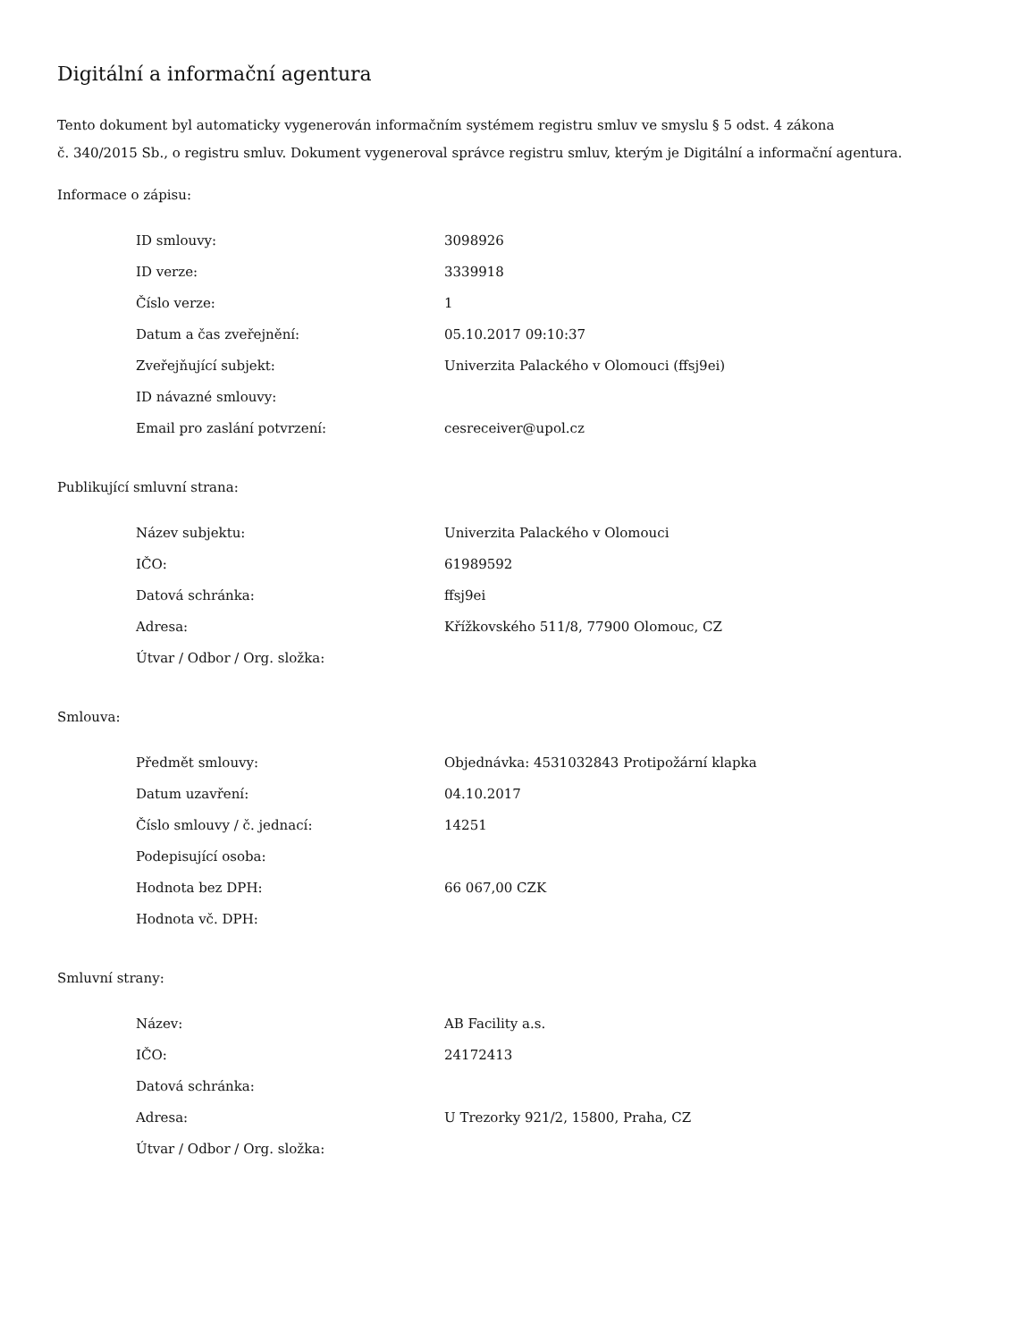Digitální a informační agentura
Tento dokument byl automaticky vygenerován informačním systémem registru smluv ve smyslu § 5 odst. 4 zákona
č. 340/2015 Sb., o registru smluv. Dokument vygeneroval správce registru smluv, kterým je Digitální a informační agentura.
Informace o zápisu:
| ID smlouvy: | 3098926 |
| ID verze: | 3339918 |
| Číslo verze: | 1 |
| Datum a čas zveřejnění: | 05.10.2017 09:10:37 |
| Zveřejňující subjekt: | Univerzita Palackého v Olomouci (ffsj9ei) |
| ID návazné smlouvy: | |
| Email pro zaslání potvrzení: | cesreceiver@upol.cz |
Publikující smluvní strana:
| Název subjektu: | Univerzita Palackého v Olomouci |
| IČO: | 61989592 |
| Datová schránka: | ffsj9ei |
| Adresa: | Křížkovského 511/8, 77900 Olomouc, CZ |
| Útvar / Odbor / Org. složka: | |
Smlouva:
| Předmět smlouvy: | Objednávka: 4531032843 Protipožární klapka |
| Datum uzavření: | 04.10.2017 |
| Číslo smlouvy / č. jednací: | 14251 |
| Podepisující osoba: | |
| Hodnota bez DPH: | 66 067,00 CZK |
| Hodnota vč. DPH: | |
Smluvní strany:
| Název: | AB Facility a.s. |
| IČO: | 24172413 |
| Datová schránka: | |
| Adresa: | U Trezorky 921/2, 15800, Praha, CZ |
| Útvar / Odbor / Org. složka: | |